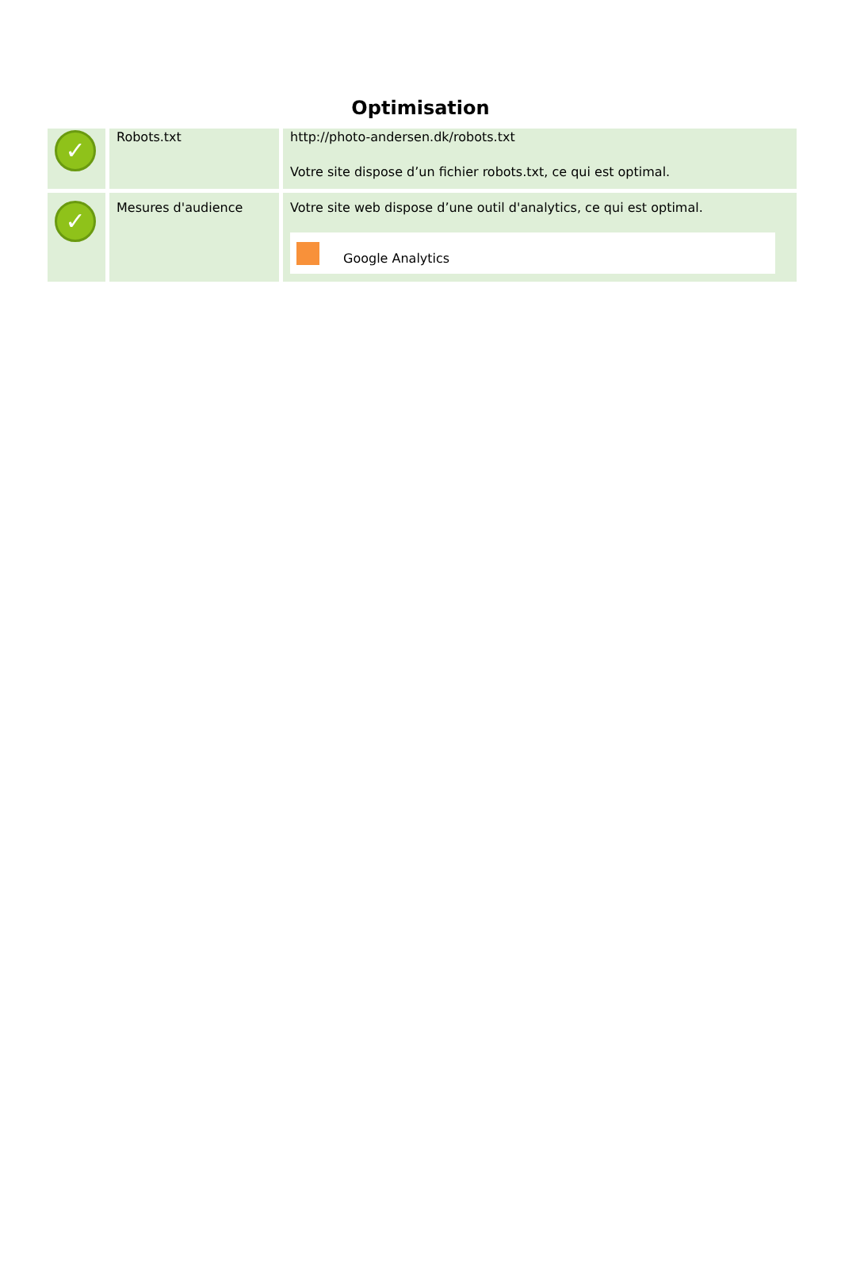Optimisation
| ✓ | Robots.txt | http://photo-andersen.dk/robots.txt Votre site dispose d’un fichier robots.txt, ce qui est optimal. |
| ✓ | Mesures d'audience | Votre site web dispose d’une outil d'analytics, ce qui est optimal. Google Analytics |